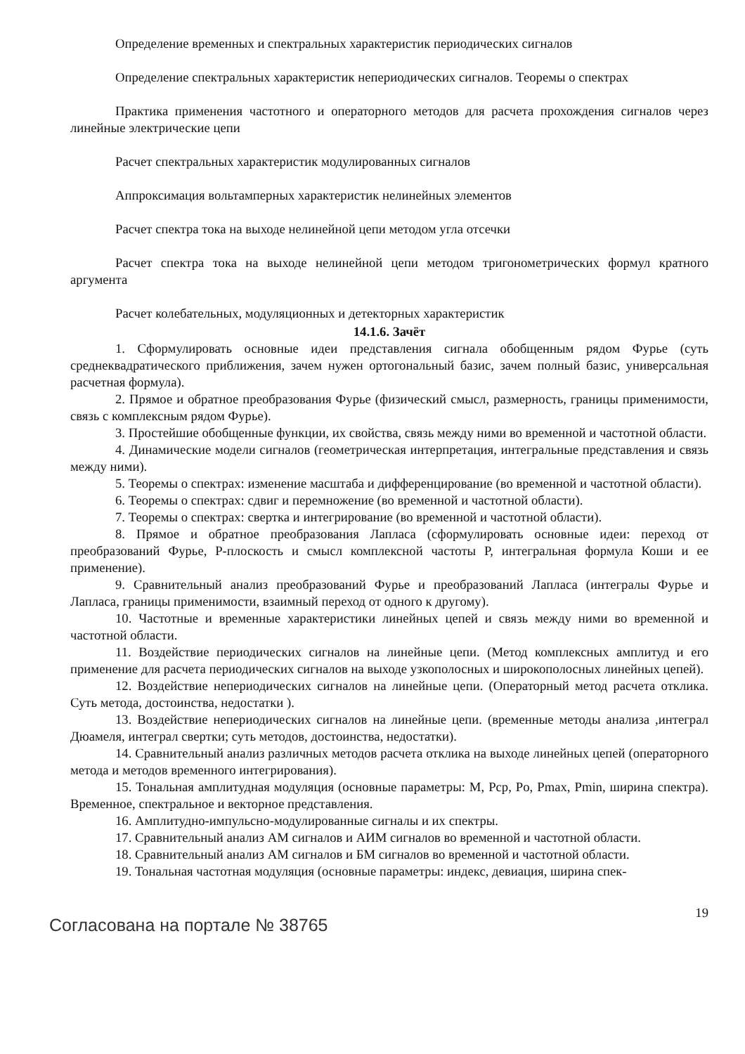Определение временных и спектральных характеристик периодических сигналов
Определение спектральных характеристик непериодических сигналов. Теоремы о спектрах
Практика применения частотного и операторного методов для расчета прохождения сигналов через линейные электрические цепи
Расчет спектральных характеристик модулированных сигналов
Аппроксимация вольтамперных характеристик нелинейных элементов
Расчет спектра тока на выходе нелинейной цепи методом угла отсечки
Расчет спектра тока на выходе нелинейной цепи методом тригонометрических формул кратного аргумента
Расчет колебательных, модуляционных и детекторных характеристик
14.1.6. Зачёт
1. Сформулировать основные идеи представления сигнала обобщенным рядом Фурье (суть среднеквадратического приближения, зачем нужен ортогональный базис, зачем полный базис, универсальная расчетная формула).
2. Прямое и обратное преобразования Фурье (физический смысл, размерность, границы применимости, связь с комплексным рядом Фурье).
3. Простейшие обобщенные функции, их свойства, связь между ними во временной и частотной области.
4. Динамические модели сигналов (геометрическая интерпретация, интегральные представления и связь между ними).
5. Теоремы о спектрах: изменение масштаба и дифференцирование (во временной и частотной области).
6. Теоремы о спектрах: сдвиг и перемножение (во временной и частотной области).
7. Теоремы о спектрах: свертка и интегрирование (во временной и частотной области).
8. Прямое и обратное преобразования Лапласа (сформулировать основные идеи: переход от преобразований Фурье, P-плоскость и смысл комплексной частоты P, интегральная формула Коши и ее применение).
9. Сравнительный анализ преобразований Фурье и преобразований Лапласа (интегралы Фурье и Лапласа, границы применимости, взаимный переход от одного к другому).
10. Частотные и временные характеристики линейных цепей и связь между ними во временной и частотной области.
11. Воздействие периодических сигналов на линейные цепи. (Метод комплексных амплитуд и его применение для расчета периодических сигналов на выходе узкополосных и широкополосных линейных цепей).
12. Воздействие непериодических сигналов на линейные цепи. (Операторный метод расчета отклика. Суть метода, достоинства, недостатки ).
13. Воздействие непериодических сигналов на линейные цепи. (временные методы анализа ,интеграл Дюамеля, интеграл свертки; суть методов, достоинства, недостатки).
14. Сравнительный анализ различных методов расчета отклика на выходе линейных цепей (операторного метода и методов временного интегрирования).
15. Тональная амплитудная модуляция (основные параметры: M, Pcp, Po, Pmax, Pmin, ширина спектра). Временное, спектральное и векторное представления.
16. Амплитудно-импульсно-модулированные сигналы и их спектры.
17. Сравнительный анализ АМ сигналов и АИМ сигналов во временной и частотной области.
18. Сравнительный анализ АМ сигналов и БМ сигналов во временной и частотной области.
19. Тональная частотная модуляция (основные параметры: индекс, девиация, ширина спек-
Согласована на портале № 38765
19